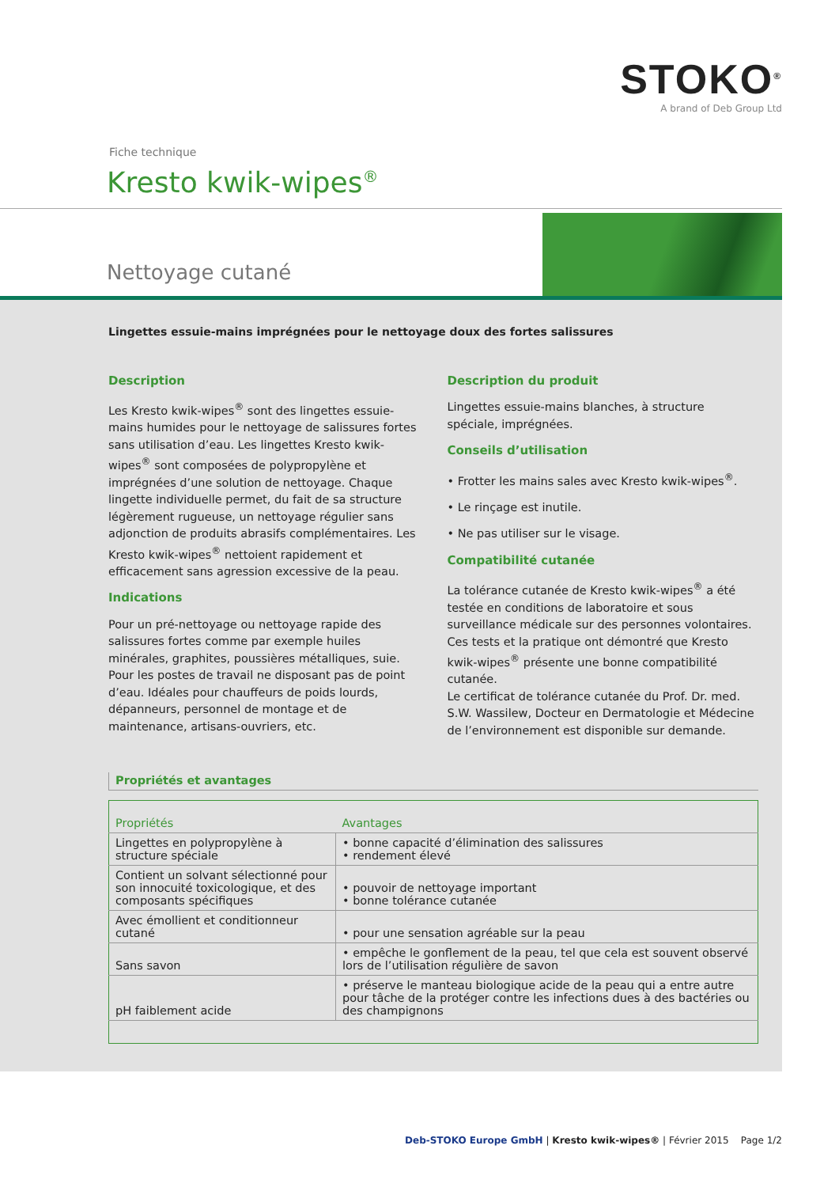STOKO<sup>®</sup>
A brand of Deb Group Ltd
Fiche technique
Kresto kwik-wipes<sup>®</sup>
Nettoyage cutané
Lingettes essuie-mains imprégnées pour le nettoyage doux des fortes salissures
Description
Les Kresto kwik-wipes<sup>®</sup> sont des lingettes essuie-mains humides pour le nettoyage de salissures fortes sans utilisation d’eau. Les lingettes Kresto kwik-wipes<sup>®</sup> sont composées de polypropylène et imprégnées d’une solution de nettoyage. Chaque lingette individuelle permet, du fait de sa structure légèrement rugueuse, un nettoyage régulier sans adjonction de produits abrasifs complémentaires. Les Kresto kwik-wipes<sup>®</sup> nettoient rapidement et efficacement sans agression excessive de la peau.
Indications
Pour un pré-nettoyage ou nettoyage rapide des salissures fortes comme par exemple huiles minérales, graphites, poussières métalliques, suie. Pour les postes de travail ne disposant pas de point d’eau. Idéales pour chauffeurs de poids lourds, dépanneurs, personnel de montage et de maintenance, artisans-ouvriers, etc.
Description du produit
Lingettes essuie-mains blanches, à structure spéciale, imprégnées.
Conseils d’utilisation
• Frotter les mains sales avec Kresto kwik-wipes<sup>®</sup>.
• Le rinçage est inutile.
• Ne pas utiliser sur le visage.
Compatibilité cutanée
La tolérance cutanée de Kresto kwik-wipes<sup>®</sup> a été testée en conditions de laboratoire et sous surveillance médicale sur des personnes volontaires. Ces tests et la pratique ont démontré que Kresto kwik-wipes<sup>®</sup> présente une bonne compatibilité cutanée.
Le certificat de tolérance cutanée du Prof. Dr. med. S.W. Wassilew, Docteur en Dermatologie et Médecine de l’environnement est disponible sur demande.
Propriétés et avantages
| Propriétés | Avantages |
| --- | --- |
| Lingettes en polypropylène à structure spéciale | • bonne capacité d’élimination des salissures • rendement élevé |
| Contient un solvant sélectionné pour son innocuité toxicologique, et des composants spécifiques | • pouvoir de nettoyage important • bonne tolérance cutanée |
| Avec émollient et conditionneur cutané | • pour une sensation agréable sur la peau |
| Sans savon | • empêche le gonflement de la peau, tel que cela est souvent observé lors de l’utilisation régulière de savon |
| pH faiblement acide | • préserve le manteau biologique acide de la peau qui a entre autre pour tâche de la protéger contre les infections dues à des bactéries ou des champignons |
Deb-STOKO Europe GmbH | Kresto kwik-wipes® | Février 2015 Page 1/2